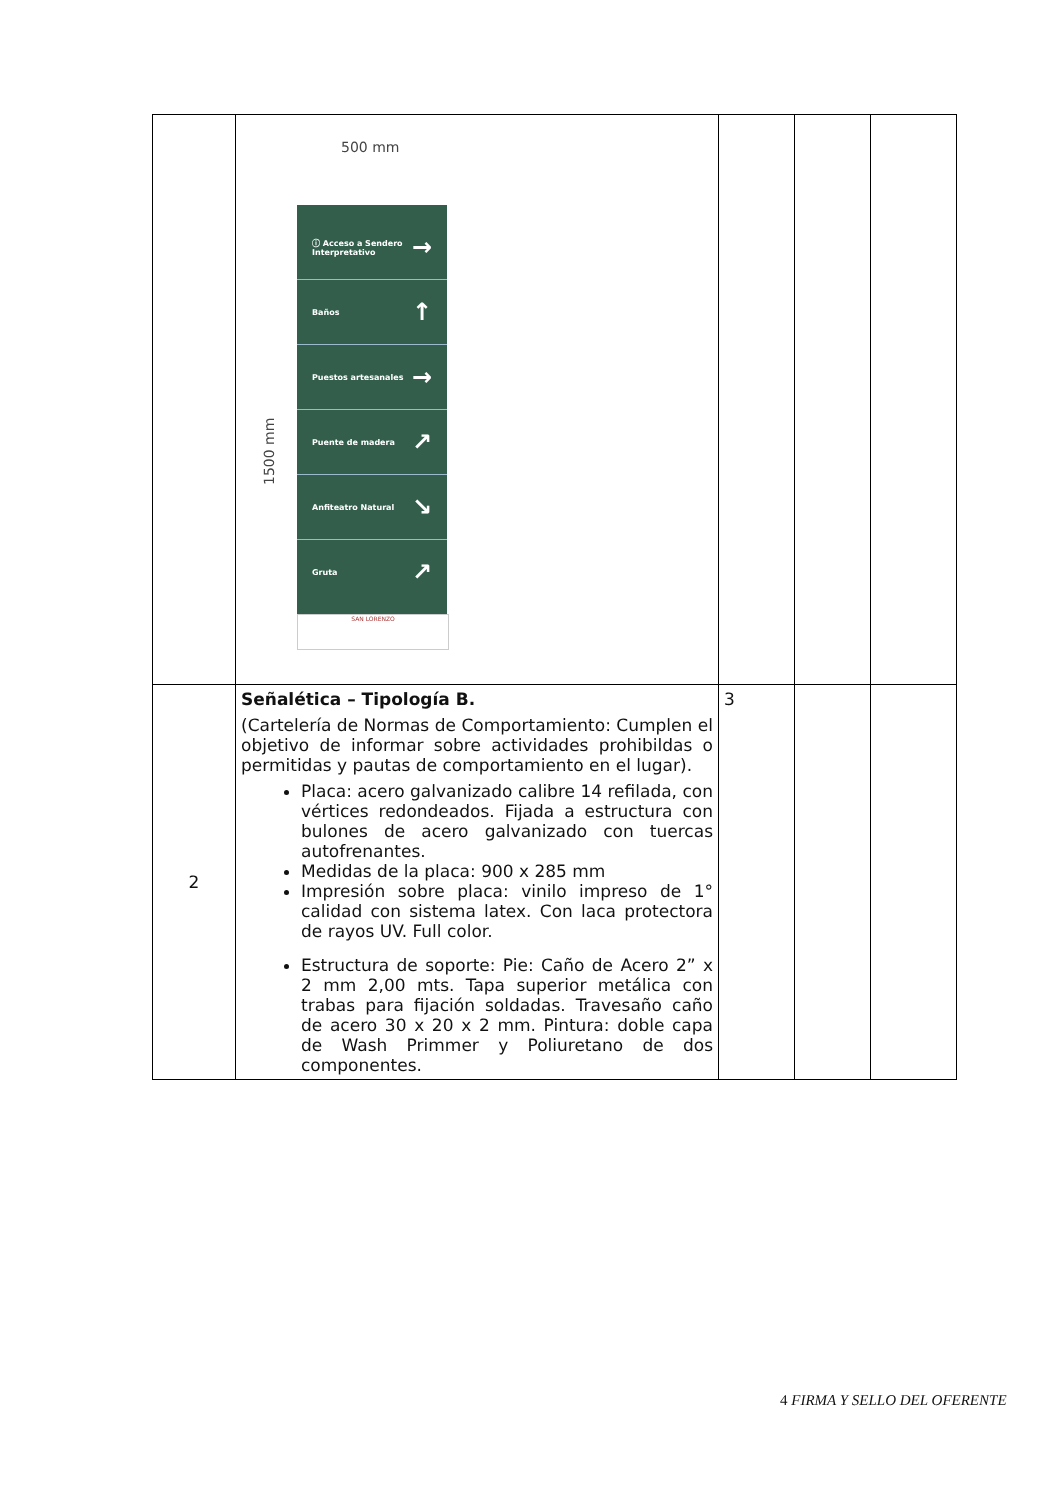| | 500 mm 1500 mm ⓘ Acceso a Sendero Interpretativo → Baños ↑ Puestos artesanales → Puente de madera ↗ Anfiteatro Natural ↘ Gruta ↗ SAN LORENZO | | | |
| 2 | Señalética – Tipología B. (Cartelería de Normas de Comportamiento: Cumplen el objetivo de informar sobre actividades prohibildas o permitidas y pautas de comportamiento en el lugar). Placa: acero galvanizado calibre 14 refilada, con vértices redondeados. Fijada a estructura con bulones de acero galvanizado con tuercas autofrenantes. Medidas de la placa: 900 x 285 mm Impresión sobre placa: vinilo impreso de 1° calidad con sistema latex. Con laca protectora de rayos UV. Full color. Estructura de soporte: Pie: Caño de Acero 2” x 2 mm 2,00 mts. Tapa superior metálica con trabas para fijación soldadas. Travesaño caño de acero 30 x 20 x 2 mm. Pintura: doble capa de Wash Primmer y Poliuretano de dos componentes. | 3 | | |
4 FIRMA Y SELLO DEL OFERENTE